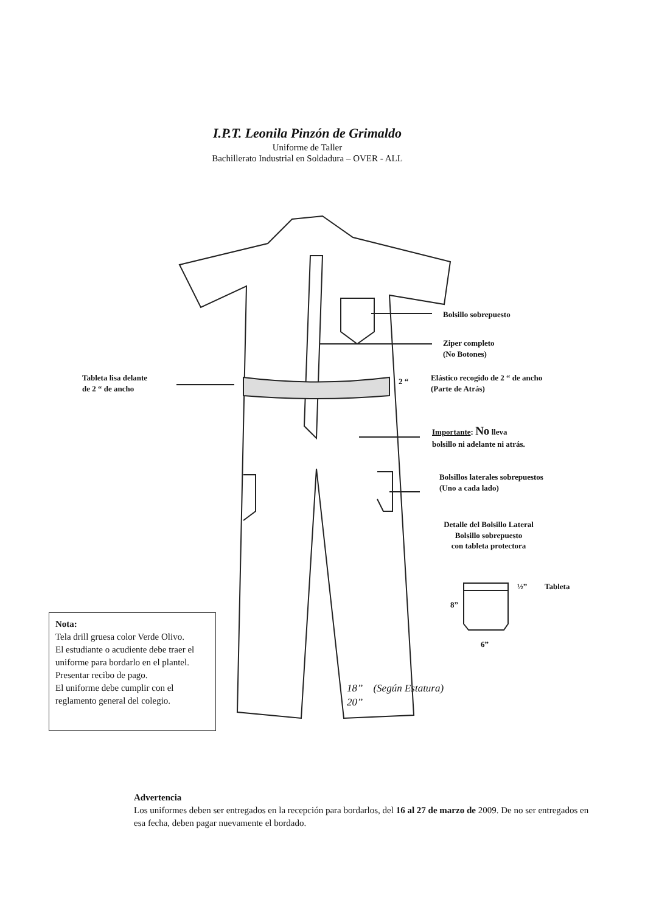I.P.T. Leonila Pinzón de Grimaldo
Uniforme de Taller
Bachillerato Industrial en Soldadura – OVER - ALL
Bolsillo sobrepuesto
Ziper completo
(No Botones)
Tableta lisa delante
de 2 “ de ancho
2 “
Elástico recogido de 2 “ de ancho
(Parte de Atrás)
Importante: No lleva
bolsillo ni adelante ni atrás.
Bolsillos laterales sobrepuestos
(Uno a cada lado)
Detalle del Bolsillo Lateral
Bolsillo sobrepuesto
con tableta protectora
½” Tableta
8”
6”
18” (Según Estatura)
20”
Nota:
Tela drill gruesa color Verde Olivo.
El estudiante o acudiente debe traer el uniforme para bordarlo en el plantel. Presentar recibo de pago.
El uniforme debe cumplir con el reglamento general del colegio.
Advertencia
Los uniformes deben ser entregados en la recepción para bordarlos, del 16 al 27 de marzo de 2009. De no ser entregados en esa fecha, deben pagar nuevamente el bordado.